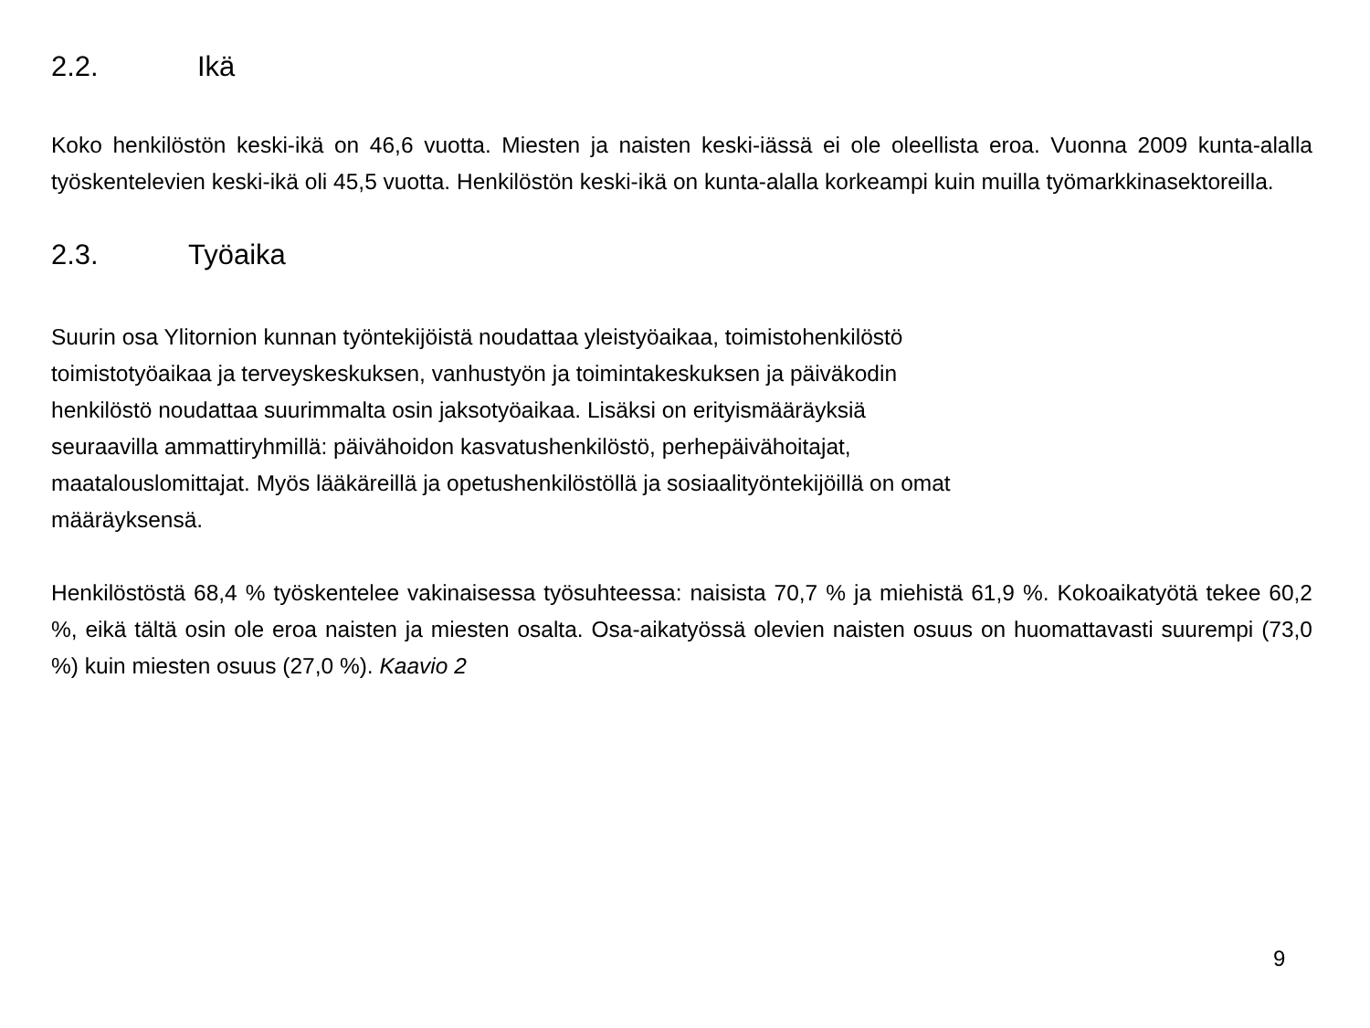2.2. Ikä
Koko henkilöstön keski-ikä on 46,6 vuotta. Miesten ja naisten keski-iässä ei ole oleellista eroa. Vuonna 2009 kunta-alalla työskentelevien keski-ikä oli 45,5 vuotta. Henkilöstön keski-ikä on kunta-alalla korkeampi kuin muilla työmarkkinasektoreilla.
2.3. Työaika
Suurin osa Ylitornion kunnan työntekijöistä noudattaa yleistyöaikaa, toimistohenkilöstö
toimistotyöaikaa ja terveyskeskuksen, vanhustyön ja toimintakeskuksen ja päiväkodin
henkilöstö noudattaa suurimmalta osin jaksotyöaikaa. Lisäksi on erityismääräyksiä
seuraavilla ammattiryhmillä: päivähoidon kasvatushenkilöstö, perhepäivähoitajat,
maatalouslomittajat. Myös lääkäreillä ja opetushenkilöstöllä ja sosiaalityöntekijöillä on omat
määräyksensä.
Henkilöstöstä 68,4 % työskentelee vakinaisessa työsuhteessa: naisista 70,7 % ja miehistä 61,9 %. Kokoaikatyötä tekee 60,2 %, eikä tältä osin ole eroa naisten ja miesten osalta. Osa-aikatyössä olevien naisten osuus on huomattavasti suurempi (73,0 %) kuin miesten osuus (27,0 %). Kaavio 2
9